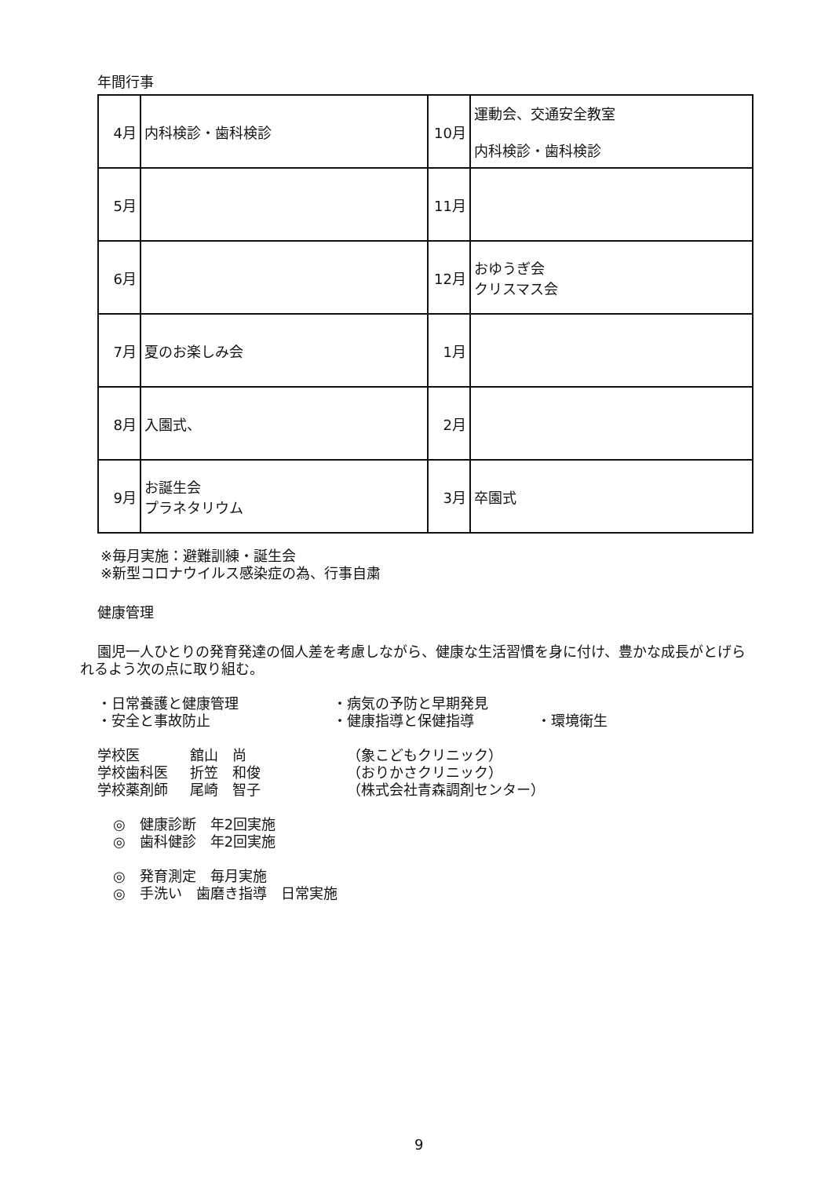年間行事
| 4月 | 内科検診・歯科検診 | 10月 | 運動会、交通安全教室 内科検診・歯科検診 |
| 5月 | | 11月 | |
| 6月 | | 12月 | おゆうぎ会 クリスマス会 |
| 7月 | 夏のお楽しみ会 | 1月 | |
| 8月 | 入園式、 | 2月 | |
| 9月 | お誕生会 プラネタリウム | 3月 | 卒園式 |
※毎月実施：避難訓練・誕生会
※新型コロナウイルス感染症の為、行事自粛
健康管理
園児一人ひとりの発育発達の個人差を考慮しながら、健康な生活習慣を身に付け、豊かな成長がとげられるよう次の点に取り組む。
・日常養護と健康管理 ・病気の予防と早期発見 ・安全と事故防止 ・健康指導と保健指導 ・環境衛生
学校医 舘山　尚 （象こどもクリニック） 学校歯科医 折笠　和俊 （おりかさクリニック） 学校薬剤師 尾崎　智子 （株式会社青森調剤センター）
◎　健康診断　年2回実施
◎　歯科健診　年2回実施
◎　発育測定　毎月実施
◎　手洗い　歯磨き指導　日常実施
9